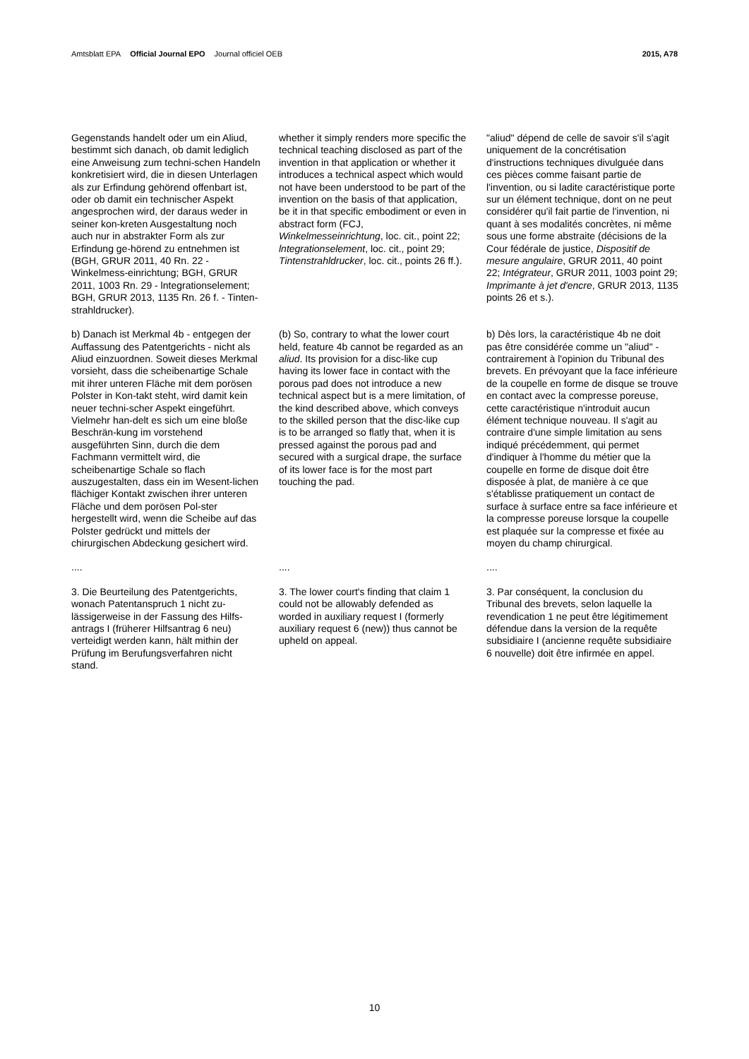Amtsblatt EPA Official Journal EPO Journal officiel OEB
2015, A78
Gegenstands handelt oder um ein Aliud, bestimmt sich danach, ob damit lediglich eine Anweisung zum techni-schen Handeln konkretisiert wird, die in diesen Unterlagen als zur Erfindung gehörend offenbart ist, oder ob damit ein technischer Aspekt angesprochen wird, der daraus weder in seiner kon-kreten Ausgestaltung noch auch nur in abstrakter Form als zur Erfindung ge-hörend zu entnehmen ist (BGH, GRUR 2011, 40 Rn. 22 - Winkelmess-einrichtung; BGH, GRUR 2011, 1003 Rn. 29 - lntegrationselement; BGH, GRUR 2013, 1135 Rn. 26 f. - Tinten-strahldrucker).
whether it simply renders more specific the technical teaching disclosed as part of the invention in that application or whether it introduces a technical aspect which would not have been understood to be part of the invention on the basis of that application, be it in that specific embodiment or even in abstract form (FCJ, Winkelmesseinrichtung, loc. cit., point 22; lntegrationselement, loc. cit., point 29; Tintenstrahldrucker, loc. cit., points 26 ff.).
"aliud" dépend de celle de savoir s'il s'agit uniquement de la concrétisation d'instructions techniques divulguée dans ces pièces comme faisant partie de l'invention, ou si ladite caractéristique porte sur un élément technique, dont on ne peut considérer qu'il fait partie de l'invention, ni quant à ses modalités concrètes, ni même sous une forme abstraite (décisions de la Cour fédérale de justice, Dispositif de mesure angulaire, GRUR 2011, 40 point 22; Intégrateur, GRUR 2011, 1003 point 29; Imprimante à jet d'encre, GRUR 2013, 1135 points 26 et s.).
b) Danach ist Merkmal 4b - entgegen der Auffassung des Patentgerichts - nicht als Aliud einzuordnen. Soweit dieses Merkmal vorsieht, dass die scheibenartige Schale mit ihrer unteren Fläche mit dem porösen Polster in Kon-takt steht, wird damit kein neuer techni-scher Aspekt eingeführt. Vielmehr han-delt es sich um eine bloße Beschrän-kung im vorstehend ausgeführten Sinn, durch die dem Fachmann vermittelt wird, die scheibenartige Schale so flach auszugestalten, dass ein im Wesent-lichen flächiger Kontakt zwischen ihrer unteren Fläche und dem porösen Pol-ster hergestellt wird, wenn die Scheibe auf das Polster gedrückt und mittels der chirurgischen Abdeckung gesichert wird.
(b) So, contrary to what the lower court held, feature 4b cannot be regarded as an aliud. Its provision for a disc-like cup having its lower face in contact with the porous pad does not introduce a new technical aspect but is a mere limitation, of the kind described above, which conveys to the skilled person that the disc-like cup is to be arranged so flatly that, when it is pressed against the porous pad and secured with a surgical drape, the surface of its lower face is for the most part touching the pad.
b) Dès lors, la caractéristique 4b ne doit pas être considérée comme un "aliud" - contrairement à l'opinion du Tribunal des brevets. En prévoyant que la face inférieure de la coupelle en forme de disque se trouve en contact avec la compresse poreuse, cette caractéristique n'introduit aucun élément technique nouveau. Il s'agit au contraire d'une simple limitation au sens indiqué précédemment, qui permet d'indiquer à l'homme du métier que la coupelle en forme de disque doit être disposée à plat, de manière à ce que s'établisse pratiquement un contact de surface à surface entre sa face inférieure et la compresse poreuse lorsque la coupelle est plaquée sur la compresse et fixée au moyen du champ chirurgical.
....
....
....
3. Die Beurteilung des Patentgerichts, wonach Patentanspruch 1 nicht zu-lässigerweise in der Fassung des Hilfs-antrags I (früherer Hilfsantrag 6 neu) verteidigt werden kann, hält mithin der Prüfung im Berufungsverfahren nicht stand.
3. The lower court's finding that claim 1 could not be allowably defended as worded in auxiliary request I (formerly auxiliary request 6 (new)) thus cannot be upheld on appeal.
3. Par conséquent, la conclusion du Tribunal des brevets, selon laquelle la revendication 1 ne peut être légitimement défendue dans la version de la requête subsidiaire I (ancienne requête subsidiaire 6 nouvelle) doit être infirmée en appel.
10